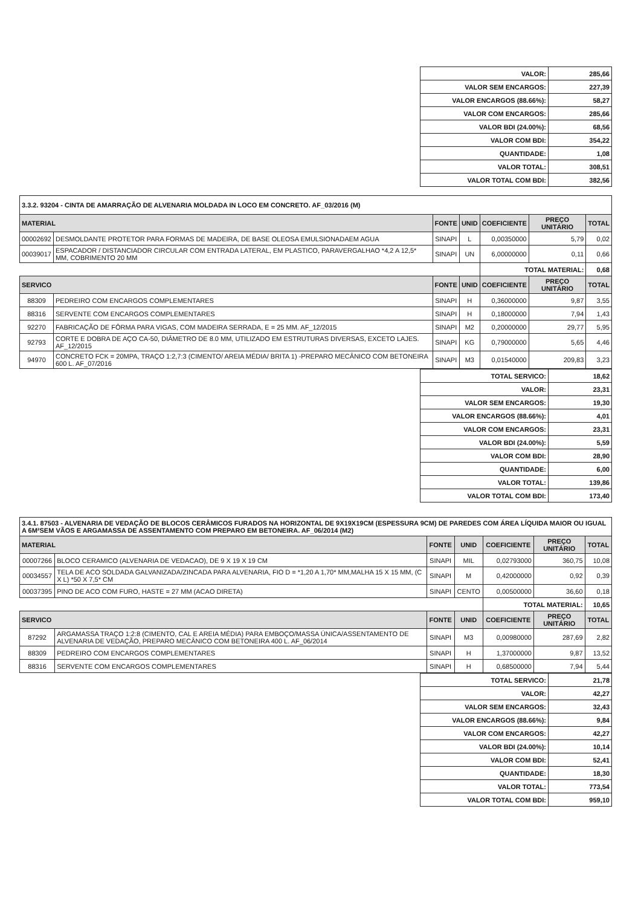| VALOR: | 285,66 |
| VALOR SEM ENCARGOS: | 227,39 |
| VALOR ENCARGOS (88.66%): | 58,27 |
| VALOR COM ENCARGOS: | 285,66 |
| VALOR BDI (24.00%): | 68,56 |
| VALOR COM BDI: | 354,22 |
| QUANTIDADE: | 1,08 |
| VALOR TOTAL: | 308,51 |
| VALOR TOTAL COM BDI: | 382,56 |
| 3.3.2. 93204 - CINTA DE AMARRAÇÃO DE ALVENARIA MOLDADA IN LOCO EM CONCRETO. AF_03/2016 (M) | | | | | | |
| MATERIAL | | FONTE | UNID | COEFICIENTE | PREÇO UNITÁRIO | TOTAL |
| 00002692 | DESMOLDANTE PROTETOR PARA FORMAS DE MADEIRA, DE BASE OLEOSA EMULSIONADAEM AGUA | SINAPI | L | 0,00350000 | 5,79 | 0,02 |
| 00039017 | ESPACADOR / DISTANCIADOR CIRCULAR COM ENTRADA LATERAL, EM PLASTICO, PARAVERGALHAO *4,2 A 12,5* MM, COBRIMENTO 20 MM | SINAPI | UN | 6,00000000 | 0,11 | 0,66 |
| | | | | TOTAL MATERIAL: | | 0,68 |
| SERVICO | | FONTE | UNID | COEFICIENTE | PREÇO UNITÁRIO | TOTAL |
| 88309 | PEDREIRO COM ENCARGOS COMPLEMENTARES | SINAPI | H | 0,36000000 | 9,87 | 3,55 |
| 88316 | SERVENTE COM ENCARGOS COMPLEMENTARES | SINAPI | H | 0,18000000 | 7,94 | 1,43 |
| 92270 | FABRICAÇÃO DE FÔRMA PARA VIGAS, COM MADEIRA SERRADA, E = 25 MM. AF_12/2015 | SINAPI | M2 | 0,20000000 | 29,77 | 5,95 |
| 92793 | CORTE E DOBRA DE AÇO CA-50, DIÂMETRO DE 8.0 MM, UTILIZADO EM ESTRUTURAS DIVERSAS, EXCETO LAJES. AF_12/2015 | SINAPI | KG | 0,79000000 | 5,65 | 4,46 |
| 94970 | CONCRETO FCK = 20MPA, TRAÇO 1:2,7:3 (CIMENTO/ AREIA MÉDIA/ BRITA 1) -PREPARO MECÂNICO COM BETONEIRA 600 L. AF_07/2016 | SINAPI | M3 | 0,01540000 | 209,83 | 3,23 |
| TOTAL SERVICO: | 18,62 |
| VALOR: | 23,31 |
| VALOR SEM ENCARGOS: | 19,30 |
| VALOR ENCARGOS (88.66%): | 4,01 |
| VALOR COM ENCARGOS: | 23,31 |
| VALOR BDI (24.00%): | 5,59 |
| VALOR COM BDI: | 28,90 |
| QUANTIDADE: | 6,00 |
| VALOR TOTAL: | 139,86 |
| VALOR TOTAL COM BDI: | 173,40 |
| 3.4.1. 87503 - ALVENARIA DE VEDAÇÃO DE BLOCOS CERÂMICOS FURADOS NA HORIZONTAL DE 9X19X19CM (ESPESSURA 9CM) DE PAREDES COM ÁREA LÍQUIDA MAIOR OU IGUAL A 6M²SEM VÃOS E ARGAMASSA DE ASSENTAMENTO COM PREPARO EM BETONEIRA. AF_06/2014 (M2) | | | | | | |
| MATERIAL | | FONTE | UNID | COEFICIENTE | PREÇO UNITÁRIO | TOTAL |
| 00007266 | BLOCO CERAMICO (ALVENARIA DE VEDACAO), DE 9 X 19 X 19 CM | SINAPI | MIL | 0,02793000 | 360,75 | 10,08 |
| 00034557 | TELA DE ACO SOLDADA GALVANIZADA/ZINCADA PARA ALVENARIA, FIO D = *1,20 A 1,70* MM,MALHA 15 X 15 MM, (C X L) *50 X 7,5* CM | SINAPI | M | 0,42000000 | 0,92 | 0,39 |
| 00037395 | PINO DE ACO COM FURO, HASTE = 27 MM (ACAO DIRETA) | SINAPI | CENTO | 0,00500000 | 36,60 | 0,18 |
| | | | | TOTAL MATERIAL: | | 10,65 |
| SERVICO | | FONTE | UNID | COEFICIENTE | PREÇO UNITÁRIO | TOTAL |
| 87292 | ARGAMASSA TRAÇO 1:2:8 (CIMENTO, CAL E AREIA MÉDIA) PARA EMBOÇO/MASSA ÚNICA/ASSENTAMENTO DE ALVENARIA DE VEDAÇÃO, PREPARO MECÂNICO COM BETONEIRA 400 L. AF_06/2014 | SINAPI | M3 | 0,00980000 | 287,69 | 2,82 |
| 88309 | PEDREIRO COM ENCARGOS COMPLEMENTARES | SINAPI | H | 1,37000000 | 9,87 | 13,52 |
| 88316 | SERVENTE COM ENCARGOS COMPLEMENTARES | SINAPI | H | 0,68500000 | 7,94 | 5,44 |
| TOTAL SERVICO: | 21,78 |
| VALOR: | 42,27 |
| VALOR SEM ENCARGOS: | 32,43 |
| VALOR ENCARGOS (88.66%): | 9,84 |
| VALOR COM ENCARGOS: | 42,27 |
| VALOR BDI (24.00%): | 10,14 |
| VALOR COM BDI: | 52,41 |
| QUANTIDADE: | 18,30 |
| VALOR TOTAL: | 773,54 |
| VALOR TOTAL COM BDI: | 959,10 |